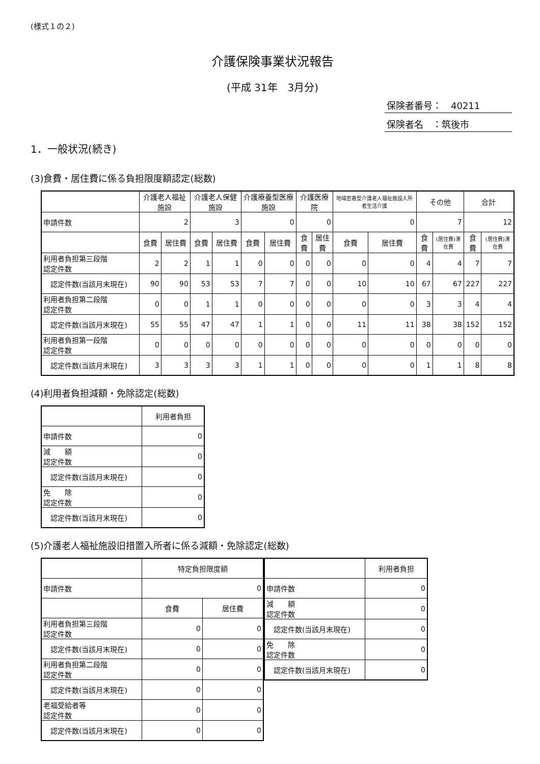(様式１の２)
介護保険事業状況報告
(平成 31年　3月分)
保険者番号：　40211
保険者名　：筑後市
1．一般状況(続き)
(3)食費・居住費に係る負担限度額認定(総数)
| | 介護老人福祉施設 | | 介護老人保健施設 | | 介護療養型医療施設 | | 介護医療院 | | 地域密着型介護老人福祉施設入所者生活介護 | | その他 | | 合計 | |
| --- | --- | --- | --- | --- | --- | --- | --- | --- | --- | --- | --- | --- | --- | --- |
| 申請件数 | 2 | | 3 | | 0 | | 0 | | 0 | | 7 | | 12 | |
| | 食費 | 居住費 | 食費 | 居住費 | 食費 | 居住費 | 食費 | 居住費 | 食費 | 居住費 | 食費 | (居住費)滞在費 | 食費 | (居住費)滞在費 |
| 利用者負担第三段階 認定件数 | 2 | 2 | 1 | 1 | 0 | 0 | 0 | 0 | 0 | 0 | 4 | 4 | 7 | 7 |
| 認定件数(当該月末現在) | 90 | 90 | 53 | 53 | 7 | 7 | 0 | 0 | 10 | 10 | 67 | 67 | 227 | 227 |
| 利用者負担第二段階 認定件数 | 0 | 0 | 1 | 1 | 0 | 0 | 0 | 0 | 0 | 0 | 3 | 3 | 4 | 4 |
| 認定件数(当該月末現在) | 55 | 55 | 47 | 47 | 1 | 1 | 0 | 0 | 11 | 11 | 38 | 38 | 152 | 152 |
| 利用者負担第一段階 認定件数 | 0 | 0 | 0 | 0 | 0 | 0 | 0 | 0 | 0 | 0 | 0 | 0 | 0 | 0 |
| 認定件数(当該月末現在) | 3 | 3 | 3 | 3 | 1 | 1 | 0 | 0 | 0 | 0 | 1 | 1 | 8 | 8 |
(4)利用者負担減額・免除認定(総数)
| | 利用者負担 |
| --- | --- |
| 申請件数 | 0 |
| 減 額 認定件数 | 0 |
| 認定件数(当該月末現在) | 0 |
| 免 除 認定件数 | 0 |
| 認定件数(当該月末現在) | 0 |
(5)介護老人福祉施設旧措置入所者に係る減額・免除認定(総数)
| | 特定負担限度額 | |
| --- | --- | --- |
| 申請件数 | 0 | |
| | 食費 | 居住費 |
| 利用者負担第三段階 認定件数 | 0 | 0 |
| 認定件数(当該月末現在) | 0 | 0 |
| 利用者負担第二段階 認定件数 | 0 | 0 |
| 認定件数(当該月末現在) | 0 | 0 |
| 老福受給者等 認定件数 | 0 | 0 |
| 認定件数(当該月末現在) | 0 | 0 |
| | 利用者負担 |
| --- | --- |
| 申請件数 | 0 |
| 減 額 認定件数 | 0 |
| 認定件数(当該月末現在) | 0 |
| 免 除 認定件数 | 0 |
| 認定件数(当該月末現在) | 0 |